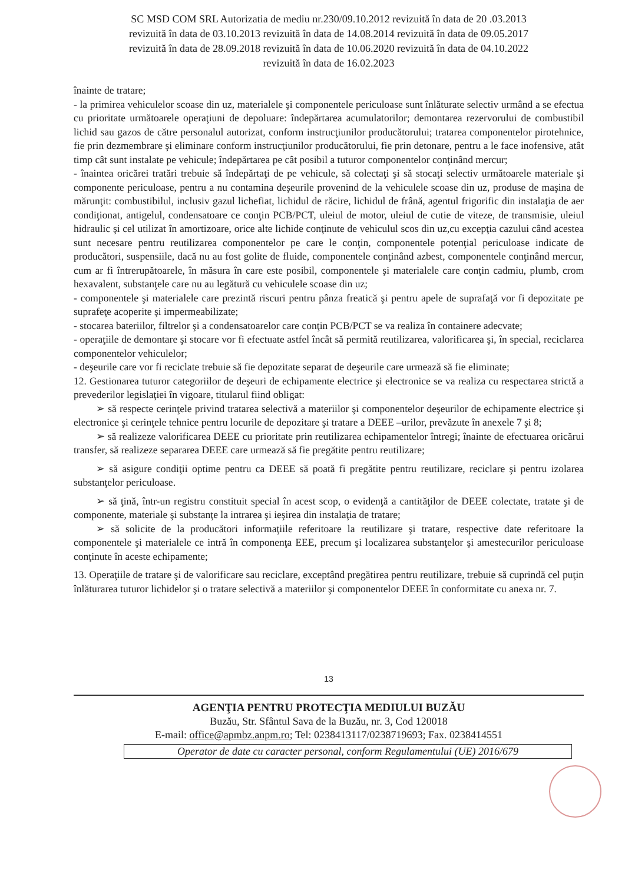SC MSD COM SRL Autorizatia de mediu nr.230/09.10.2012 revizuită în data de 20 .03.2013
revizuită în data de 03.10.2013 revizuită în data de 14.08.2014 revizuită în data de 09.05.2017
revizuită în data de 28.09.2018 revizuită în data de 10.06.2020 revizuită în data de 04.10.2022
revizuită în data de 16.02.2023
înainte de tratare;
- la primirea vehiculelor scoase din uz, materialele şi componentele periculoase sunt înlăturate selectiv urmând a se efectua cu prioritate următoarele operaţiuni de depoluare: îndepărtarea acumulatorilor; demontarea rezervorului de combustibil lichid sau gazos de către personalul autorizat, conform instrucţiunilor producătorului; tratarea componentelor pirotehnice, fie prin dezmembrare şi eliminare conform instrucţiunilor producătorului, fie prin detonare, pentru a le face inofensive, atât timp cât sunt instalate pe vehicule; îndepărtarea pe cât posibil a tuturor componentelor conţinând mercur;
- înaintea oricărei tratări trebuie să îndepărtaţi de pe vehicule, să colectaţi şi să stocaţi selectiv următoarele materiale şi componente periculoase, pentru a nu contamina deşeurile provenind de la vehiculele scoase din uz, produse de maşina de mărunţit: combustibilul, inclusiv gazul lichefiat, lichidul de răcire, lichidul de frână, agentul frigorific din instalaţia de aer condiţionat, antigelul, condensatoare ce conţin PCB/PCT, uleiul de motor, uleiul de cutie de viteze, de transmisie, uleiul hidraulic şi cel utilizat în amortizoare, orice alte lichide conţinute de vehiculul scos din uz,cu excepţia cazului când acestea sunt necesare pentru reutilizarea componentelor pe care le conţin, componentele potenţial periculoase indicate de producători, suspensiile, dacă nu au fost golite de fluide, componentele conţinând azbest, componentele conţinând mercur, cum ar fi întrerupătoarele, în măsura în care este posibil, componentele şi materialele care conţin cadmiu, plumb, crom hexavalent, substanţele care nu au legătură cu vehiculele scoase din uz;
- componentele şi materialele care prezintă riscuri pentru pânza freatică şi pentru apele de suprafaţă vor fi depozitate pe suprafeţe acoperite şi impermeabilizate;
- stocarea bateriilor, filtrelor şi a condensatoarelor care conţin PCB/PCT se va realiza în containere adecvate;
- operaţiile de demontare şi stocare vor fi efectuate astfel încât să permită reutilizarea, valorificarea şi, în special, reciclarea componentelor vehiculelor;
- deşeurile care vor fi reciclate trebuie să fie depozitate separat de deşeurile care urmează să fie eliminate;
12. Gestionarea tuturor categoriilor de deşeuri de echipamente electrice şi electronice se va realiza cu respectarea strictă a prevederilor legislaţiei în vigoare, titularul fiind obligat:
➢ să respecte cerinţele privind tratarea selectivă a materiilor şi componentelor deşeurilor de echipamente electrice şi electronice şi cerinţele tehnice pentru locurile de depozitare şi tratare a DEEE –urilor, prevăzute în anexele 7 şi 8;
➢ să realizeze valorificarea DEEE cu prioritate prin reutilizarea echipamentelor întregi; înainte de efectuarea oricărui transfer, să realizeze separarea DEEE care urmează să fie pregătite pentru reutilizare;
➢ să asigure condiţii optime pentru ca DEEE să poată fi pregătite pentru reutilizare, reciclare şi pentru izolarea substanţelor periculoase.
➢ să ţină, într-un registru constituit special în acest scop, o evidenţă a cantităţilor de DEEE colectate, tratate şi de componente, materiale şi substanţe la intrarea şi ieşirea din instalaţia de tratare;
➢ să solicite de la producători informaţiile referitoare la reutilizare şi tratare, respective date referitoare la componentele şi materialele ce intră în componenţa EEE, precum şi localizarea substanţelor şi amestecurilor periculoase conţinute în aceste echipamente;
13. Operaţiile de tratare şi de valorificare sau reciclare, exceptând pregătirea pentru reutilizare, trebuie să cuprindă cel puţin înlăturarea tuturor lichidelor şi o tratare selectivă a materiilor şi componentelor DEEE în conformitate cu anexa nr. 7.
13
AGENŢIA PENTRU PROTECŢIA MEDIULUI BUZĂU
Buzău, Str. Sfântul Sava de la Buzău, nr. 3, Cod 120018
E-mail: office@apmbz.anpm.ro; Tel: 0238413117/0238719693; Fax. 0238414551
Operator de date cu caracter personal, conform Regulamentului (UE) 2016/679